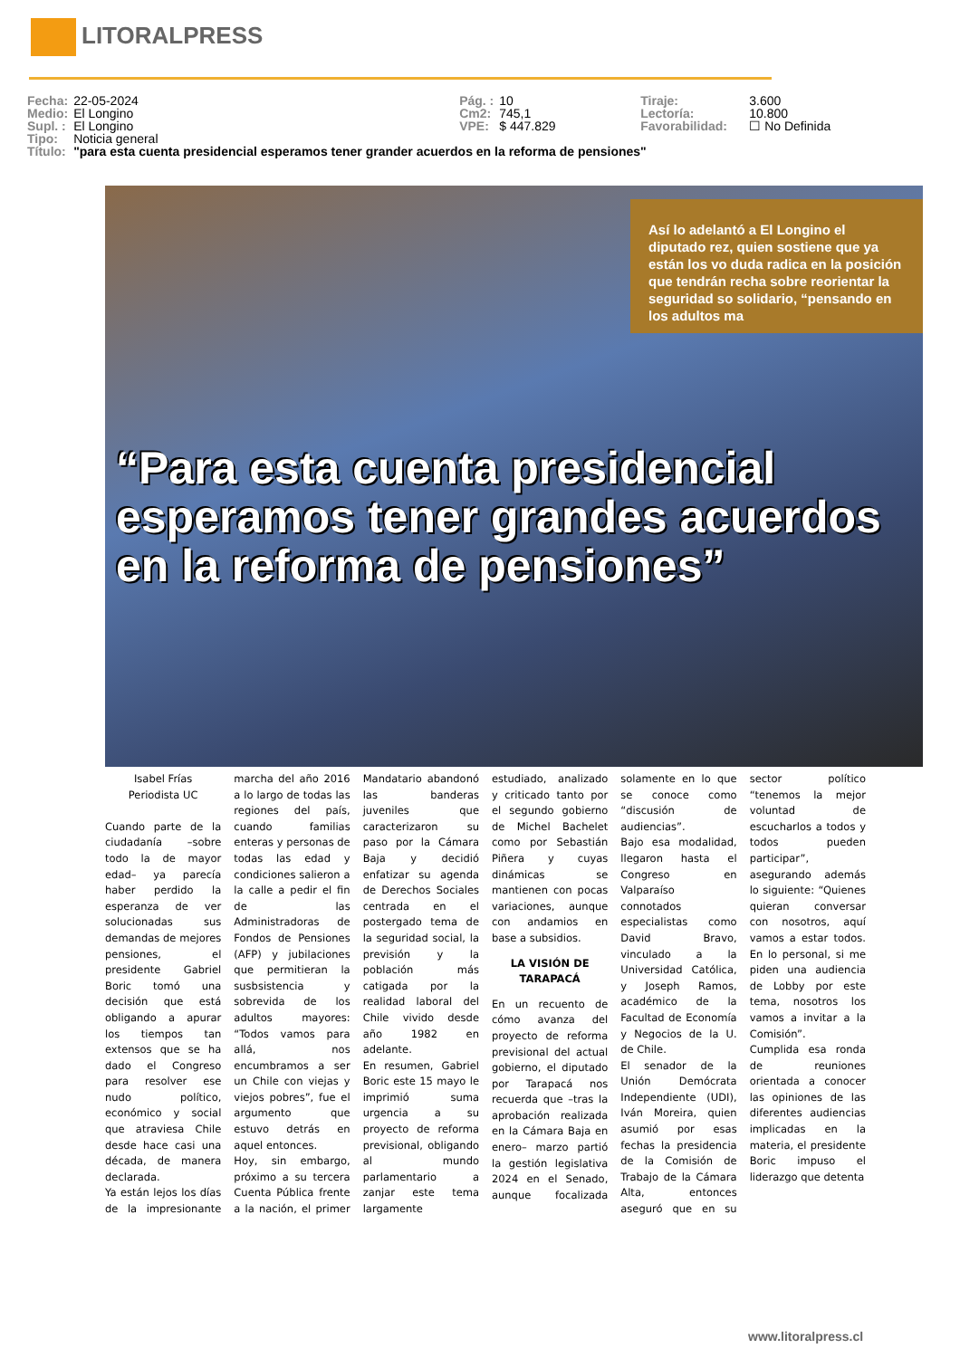LITORALPRESS
| Fecha: | 22-05-2024 | Pág. : | 10 | Tiraje: | 3.600 |
| Medio: | El Longino | Cm2: | 745,1 | Lectoría: | 10.800 |
| Supl. : | El Longino | VPE: | $ 447.829 | Favorabilidad: | ☐ No Definida |
| Tipo: | Noticia general | | | | |
| Título: | "para esta cuenta presidencial esperamos tener grander acuerdos en la reforma de pensiones" | | | | |
Así lo adelantó a El Longino el diputado rez, quien sostiene que ya están los vo duda radica en la posición que tendrán recha sobre reorientar la seguridad so solidario, “pensando en los adultos ma
“Para esta cuenta presidencial esperamos tener grandes acuerdos en la reforma de pensiones”
Isabel Frías
Periodista UC
Cuando parte de la ciudadanía –sobre todo la de mayor edad– ya parecía haber perdido la esperanza de ver solucionadas sus demandas de mejores pensiones, el presidente Gabriel Boric tomó una decisión que está obligando a apurar los tiempos tan extensos que se ha dado el Congreso para resolver ese nudo político, económico y social que atraviesa Chile desde hace casi una década, de manera declarada.
Ya están lejos los días de la impresionante marcha del año 2016 a lo largo de todas las regiones del país, cuando familias enteras y personas de todas las edad y condiciones salieron a la calle a pedir el fin de las Administradoras de Fondos de Pensiones (AFP) y jubilaciones que permitieran la susbsistencia y sobrevida de los adultos mayores: “Todos vamos para allá, nos encumbramos a ser un Chile con viejas y viejos pobres”, fue el argumento que estuvo detrás en aquel entonces.
Hoy, sin embargo, próximo a su tercera Cuenta Pública frente a la nación, el primer Mandatario abandonó las banderas juveniles que caracterizaron su paso por la Cámara Baja y decidió enfatizar su agenda de Derechos Sociales centrada en el postergado tema de la seguridad social, la previsión y la población más catigada por la realidad laboral del Chile vivido desde año 1982 en adelante.
En resumen, Gabriel Boric este 15 mayo le imprimió suma urgencia a su proyecto de reforma previsional, obligando al mundo parlamentario a zanjar este tema largamente estudiado, analizado y criticado tanto por el segundo gobierno de Michel Bachelet como por Sebastián Piñera y cuyas dinámicas se mantienen con pocas variaciones, aunque con andamios en base a subsidios.
LA VISIÓN DE TARAPACÁ
En un recuento de cómo avanza del proyecto de reforma previsional del actual gobierno, el diputado por Tarapacá nos recuerda que –tras la aprobación realizada en la Cámara Baja en enero– marzo partió la gestión legislativa 2024 en el Senado, aunque focalizada solamente en lo que se conoce como “discusión de audiencias”.
Bajo esa modalidad, llegaron hasta el Congreso en Valparaíso connotados especialistas como David Bravo, vinculado a la Universidad Católica, y Joseph Ramos, académico de la Facultad de Economía y Negocios de la U. de Chile.
El senador de la Unión Demócrata Independiente (UDI), Iván Moreira, quien asumió por esas fechas la presidencia de la Comisión de Trabajo de la Cámara Alta, entonces aseguró que en su sector político “tenemos la mejor voluntad de escucharlos a todos y todos pueden participar”, asegurando además lo siguiente: “Quienes quieran conversar con nosotros, aquí vamos a estar todos. En lo personal, si me piden una audiencia de Lobby por este tema, nosotros los vamos a invitar a la Comisión”.
Cumplida esa ronda de reuniones orientada a conocer las opiniones de las diferentes audiencias implicadas en la materia, el presidente Boric impuso el liderazgo que detenta
www.litoralpress.cl